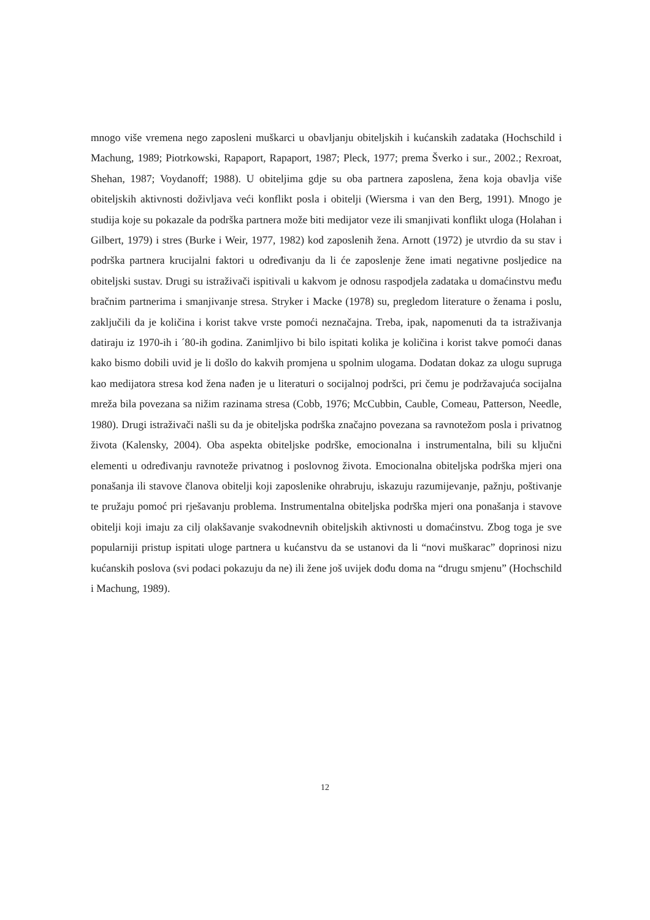mnogo više vremena nego zaposleni muškarci u obavljanju obiteljskih i kućanskih zadataka (Hochschild i Machung, 1989; Piotrkowski, Rapaport, Rapaport, 1987; Pleck, 1977; prema Šverko i sur., 2002.; Rexroat, Shehan, 1987; Voydanoff; 1988). U obiteljima gdje su oba partnera zaposlena, žena koja obavlja više obiteljskih aktivnosti doživljava veći konflikt posla i obitelji (Wiersma i van den Berg, 1991). Mnogo je studija koje su pokazale da podrška partnera može biti medijator veze ili smanjivati konflikt uloga (Holahan i Gilbert, 1979) i stres (Burke i Weir, 1977, 1982) kod zaposlenih žena. Arnott (1972) je utvrdio da su stav i podrška partnera krucijalni faktori u određivanju da li će zaposlenje žene imati negativne posljedice na obiteljski sustav. Drugi su istraživači ispitivali u kakvom je odnosu raspodjela zadataka u domaćinstvu među bračnim partnerima i smanjivanje stresa. Stryker i Macke (1978) su, pregledom literature o ženama i poslu, zaključili da je količina i korist takve vrste pomoći neznačajna. Treba, ipak, napomenuti da ta istraživanja datiraju iz 1970-ih i ´80-ih godina. Zanimljivo bi bilo ispitati kolika je količina i korist takve pomoći danas kako bismo dobili uvid je li došlo do kakvih promjena u spolnim ulogama. Dodatan dokaz za ulogu supruga kao medijatora stresa kod žena nađen je u literaturi o socijalnoj podršci, pri čemu je podržavajuća socijalna mreža bila povezana sa nižim razinama stresa (Cobb, 1976; McCubbin, Cauble, Comeau, Patterson, Needle, 1980). Drugi istraživači našli su da je obiteljska podrška značajno povezana sa ravnotežom posla i privatnog života (Kalensky, 2004). Oba aspekta obiteljske podrške, emocionalna i instrumentalna, bili su ključni elementi u određivanju ravnoteže privatnog i poslovnog života. Emocionalna obiteljska podrška mjeri ona ponašanja ili stavove članova obitelji koji zaposlenike ohrabruju, iskazuju razumijevanje, pažnju, poštivanje te pružaju pomoć pri rješavanju problema. Instrumentalna obiteljska podrška mjeri ona ponašanja i stavove obitelji koji imaju za cilj olakšavanje svakodnevnih obiteljskih aktivnosti u domaćinstvu. Zbog toga je sve popularniji pristup ispitati uloge partnera u kućanstvu da se ustanovi da li “novi muškarac” doprinosi nizu kućanskih poslova (svi podaci pokazuju da ne) ili žene još uvijek dođu doma na “drugu smjenu” (Hochschild i Machung, 1989).
12